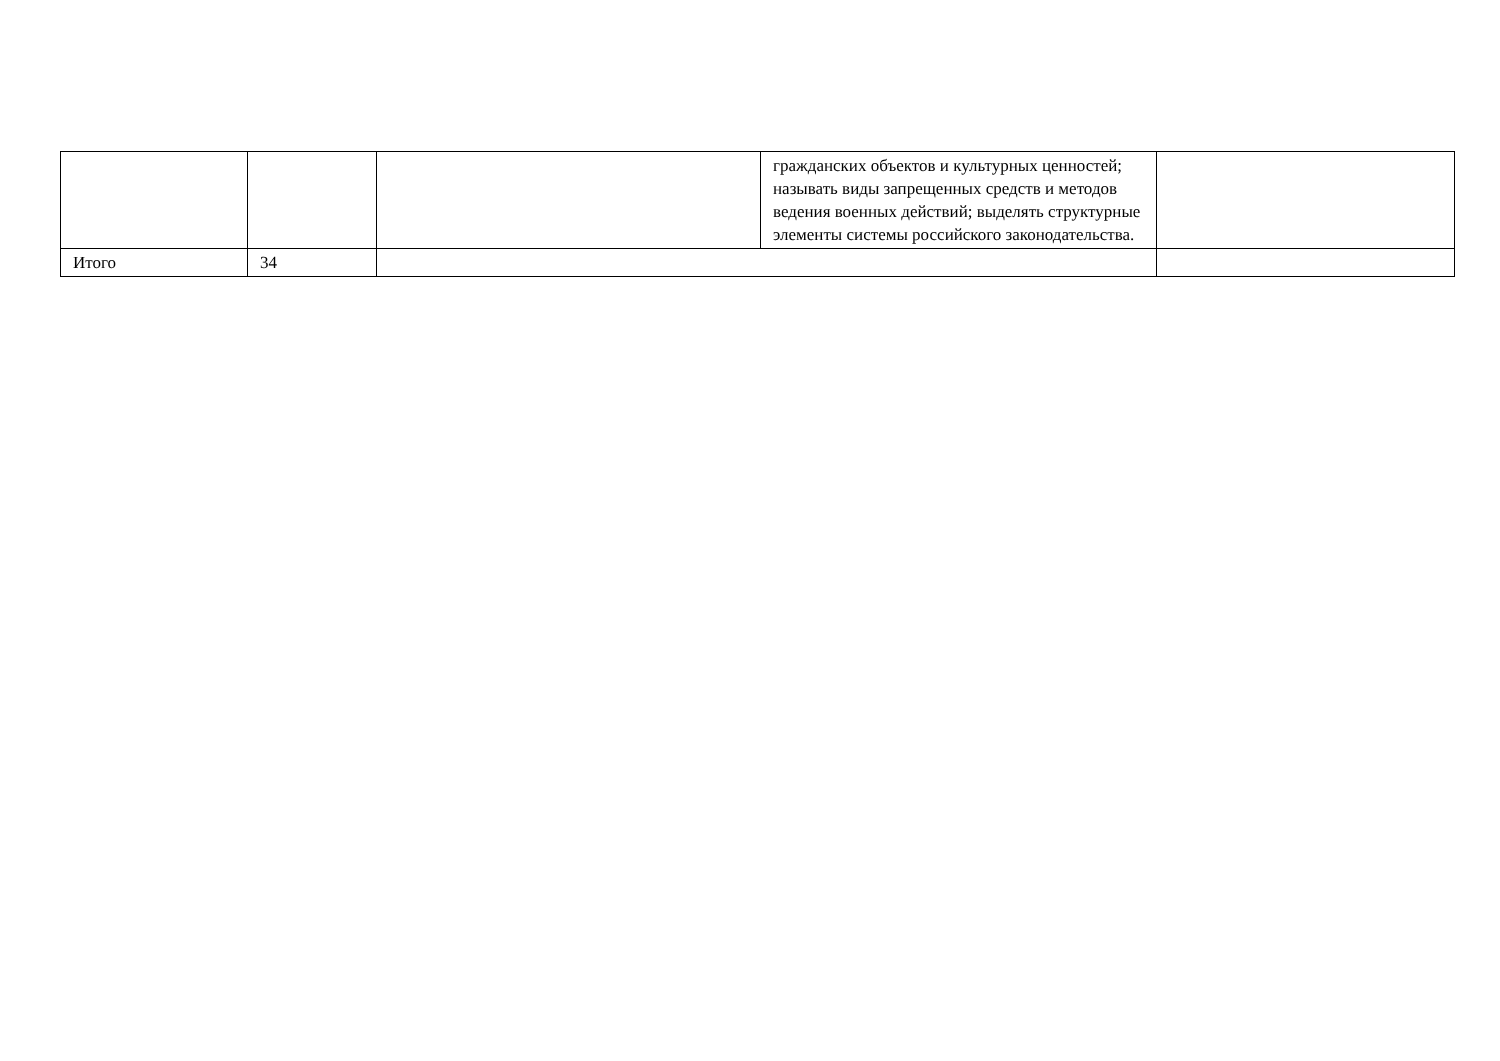| | | | гражданских объектов и культурных ценностей; называть виды запрещенных средств и методов ведения военных действий; выделять структурные элементы системы российского законодательства. | |
| Итого | 34 | | | |